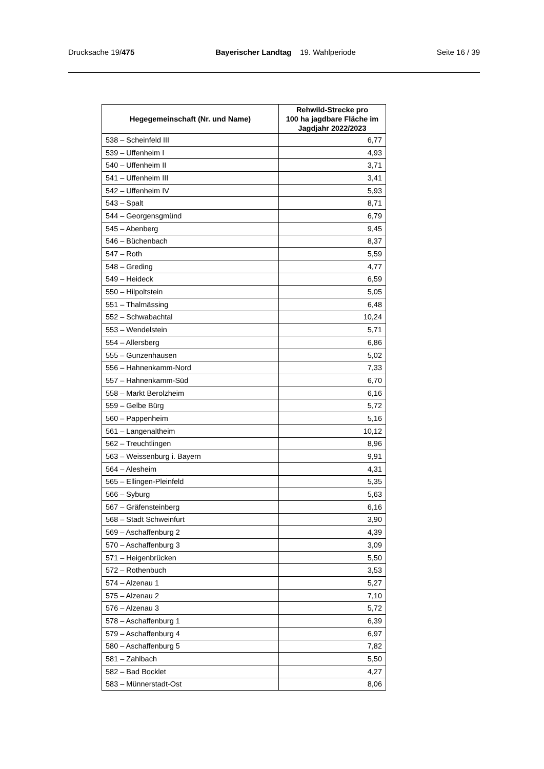Drucksache 19/475 Bayerischer Landtag 19. Wahlperiode Seite 16 / 39
| Hegegemeinschaft (Nr. und Name) | Rehwild-Strecke pro 100 ha jagdbare Fläche im Jagdjahr 2022/2023 |
| --- | --- |
| 538 – Scheinfeld III | 6,77 |
| 539 – Uffenheim I | 4,93 |
| 540 – Uffenheim II | 3,71 |
| 541 – Uffenheim III | 3,41 |
| 542 – Uffenheim IV | 5,93 |
| 543 – Spalt | 8,71 |
| 544 – Georgensgmünd | 6,79 |
| 545 – Abenberg | 9,45 |
| 546 – Büchenbach | 8,37 |
| 547 – Roth | 5,59 |
| 548 – Greding | 4,77 |
| 549 – Heideck | 6,59 |
| 550 – Hilpoltstein | 5,05 |
| 551 – Thalmässing | 6,48 |
| 552 – Schwabachtal | 10,24 |
| 553 – Wendelstein | 5,71 |
| 554 – Allersberg | 6,86 |
| 555 – Gunzenhausen | 5,02 |
| 556 – Hahnenkamm-Nord | 7,33 |
| 557 – Hahnenkamm-Süd | 6,70 |
| 558 – Markt Berolzheim | 6,16 |
| 559 – Gelbe Bürg | 5,72 |
| 560 – Pappenheim | 5,16 |
| 561 – Langenaltheim | 10,12 |
| 562 – Treuchtlingen | 8,96 |
| 563 – Weissenburg i. Bayern | 9,91 |
| 564 – Alesheim | 4,31 |
| 565 – Ellingen-Pleinfeld | 5,35 |
| 566 – Syburg | 5,63 |
| 567 – Gräfensteinberg | 6,16 |
| 568 – Stadt Schweinfurt | 3,90 |
| 569 – Aschaffenburg 2 | 4,39 |
| 570 – Aschaffenburg 3 | 3,09 |
| 571 – Heigenbrücken | 5,50 |
| 572 – Rothenbuch | 3,53 |
| 574 – Alzenau 1 | 5,27 |
| 575 – Alzenau 2 | 7,10 |
| 576 – Alzenau 3 | 5,72 |
| 578 – Aschaffenburg 1 | 6,39 |
| 579 – Aschaffenburg 4 | 6,97 |
| 580 – Aschaffenburg 5 | 7,82 |
| 581 – Zahlbach | 5,50 |
| 582 – Bad Bocklet | 4,27 |
| 583 – Münnerstadt-Ost | 8,06 |